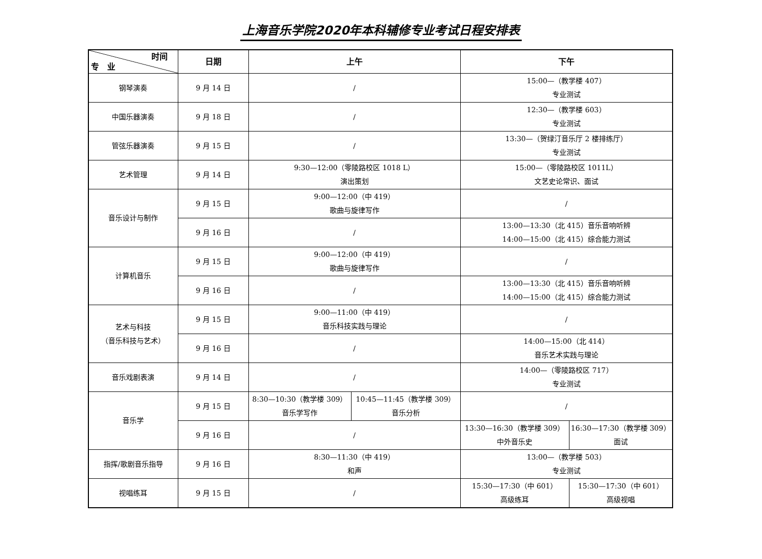上海音乐学院2020年本科辅修专业考试日程安排表
| 时间 专 业 | 日期 | 上午 | | 下午 | |
| --- | --- | --- | --- | --- | --- |
| 钢琴演奏 | 9 月 14 日 | / | | 15:00—（教学楼 407） 专业测试 | |
| 中国乐器演奏 | 9 月 18 日 | / | | 12:30—（教学楼 603） 专业测试 | |
| 管弦乐器演奏 | 9 月 15 日 | / | | 13:30—（贺绿汀音乐厅 2 楼排练厅） 专业测试 | |
| 艺术管理 | 9 月 14 日 | 9:30—12:00（零陵路校区 1018 L） 演出策划 | | 15:00—（零陵路校区 1011L） 文艺史论常识、面试 | |
| 音乐设计与制作 | 9 月 15 日 | 9:00—12:00（中 419） 歌曲与旋律写作 | | / | |
| | 9 月 16 日 | / | | 13:00—13:30（北 415）音乐音响听辨 14:00—15:00（北 415）综合能力测试 | |
| 计算机音乐 | 9 月 15 日 | 9:00—12:00（中 419） 歌曲与旋律写作 | | / | |
| | 9 月 16 日 | / | | 13:00—13:30（北 415）音乐音响听辨 14:00—15:00（北 415）综合能力测试 | |
| 艺术与科技 （音乐科技与艺术） | 9 月 15 日 | 9:00—11:00（中 419） 音乐科技实践与理论 | | / | |
| | 9 月 16 日 | / | | 14:00—15:00（北 414） 音乐艺术实践与理论 | |
| 音乐戏剧表演 | 9 月 14 日 | / | | 14:00—（零陵路校区 717） 专业测试 | |
| 音乐学 | 9 月 15 日 | 8:30—10:30（教学楼 309） 音乐学写作 | 10:45—11:45（教学楼 309） 音乐分析 | / | |
| | 9 月 16 日 | / | | 13:30—16:30（教学楼 309） 中外音乐史 | 16:30—17:30（教学楼 309） 面试 |
| 指挥/歌剧音乐指导 | 9 月 16 日 | 8:30—11:30（中 419） 和声 | | 13:00—（教学楼 503） 专业测试 | |
| 视唱练耳 | 9 月 15 日 | / | | 15:30—17:30（中 601） 高级练耳 | 15:30—17:30（中 601） 高级视唱 |